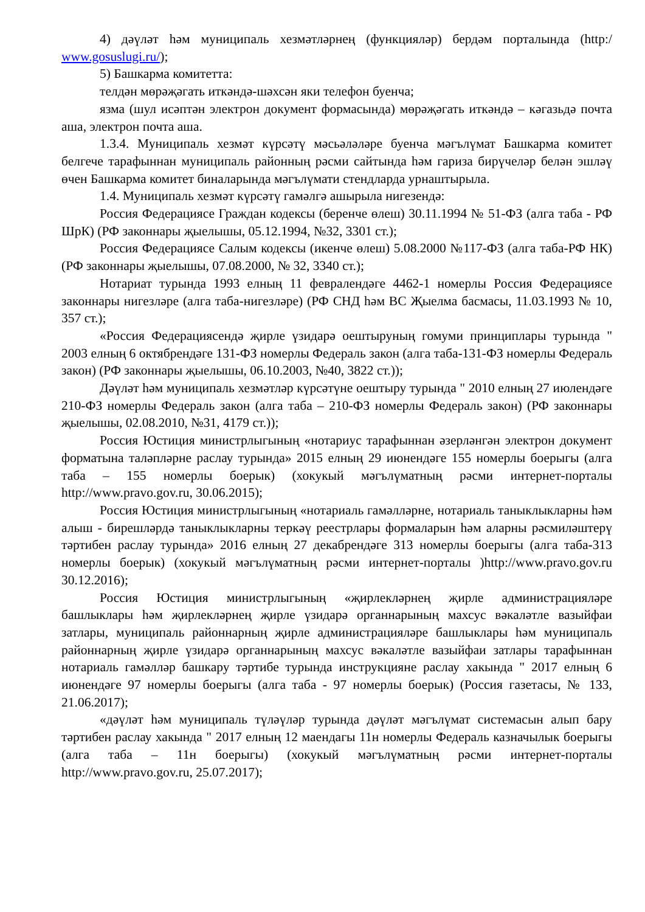4) дәүләт һәм муниципаль хезмәтләрнең (функцияләр) бердәм порталында (http:/ www.gosuslugi.ru/);
5) Башкарма комитетта:
телдән мөрәҗәгать иткәндә-шәхсән яки телефон буенча;
язма (шул исәптән электрон документ формасында) мөрәҗәгать иткәндә – кәгазьдә почта аша, электрон почта аша.
1.3.4. Муниципаль хезмәт күрсәтү мәсьәләләре буенча мәгълүмат Башкарма комитет белгече тарафыннан муниципаль районның рәсми сайтында һәм гариза бирүчеләр белән эшләү өчен Башкарма комитет биналарында мәгълүмати стендларда урнаштырыла.
1.4. Муниципаль хезмәт күрсәтү гамәлгә ашырыла нигезендә:
Россия Федерациясе Граждан кодексы (беренче өлеш) 30.11.1994 № 51-ФЗ (алга таба - РФ ШрК) (РФ законнары җыелышы, 05.12.1994, №32, 3301 ст.);
Россия Федерациясе Салым кодексы (икенче өлеш) 5.08.2000 №117-ФЗ (алга таба-РФ НК) (РФ законнары җыелышы, 07.08.2000, № 32, 3340 ст.);
Нотариат турында 1993 елның 11 февралендәге 4462-1 номерлы Россия Федерациясе законнары нигезләре (алга таба-нигезләре) (РФ СНД һәм ВС Җыелма басмасы, 11.03.1993 № 10, 357 ст.);
«Россия Федерациясендә җирле үзидарә оештыруның гомуми принциплары турында " 2003 елның 6 октябрендәге 131-ФЗ номерлы Федераль закон (алга таба-131-ФЗ номерлы Федераль закон) (РФ законнары җыелышы, 06.10.2003, №40, 3822 ст.));
Дәүләт һәм муниципаль хезмәтләр күрсәтүне оештыру турында " 2010 елның 27 июлендәге 210-ФЗ номерлы Федераль закон (алга таба – 210-ФЗ номерлы Федераль закон) (РФ законнары җыелышы, 02.08.2010, №31, 4179 ст.));
Россия Юстиция министрлыгының «нотариус тарафыннан әзерләнгән электрон документ форматына таләпләрне раслау турында» 2015 елның 29 июнендәге 155 номерлы боерыгы (алга таба – 155 номерлы боерык) (хокукый мәгълүматның рәсми интернет-порталы http://www.pravo.gov.ru, 30.06.2015);
Россия Юстиция министрлыгының «нотариаль гамәлләрне, нотариаль таныклыкларны һәм алыш - бирешләрдә таныклыкларны теркәү реестрлары формаларын һәм аларны рәсмиләштерү тәртибен раслау турында» 2016 елның 27 декабрендәге 313 номерлы боерыгы (алга таба-313 номерлы боерык) (хокукый мәгълүматның рәсми интернет-порталы )http://www.pravo.gov.ru 30.12.2016);
Россия Юстиция министрлыгының «җирлекләрнең җирле администрацияләре башлыклары һәм җирлекләрнең җирле үзидарә органнарының махсус вәкаләтле вазыйфаи затлары, муниципаль районнарның җирле администрацияләре башлыклары һәм муниципаль районнарның җирле үзидарә органнарының махсус вәкаләтле вазыйфаи затлары тарафыннан нотариаль гамәлләр башкару тәртибе турында инструкцияне раслау хакында " 2017 елның 6 июнендәге 97 номерлы боерыгы (алга таба - 97 номерлы боерык) (Россия газетасы, № 133, 21.06.2017);
«дәүләт һәм муниципаль түләүләр турында дәүләт мәгълүмат системасын алып бару тәртибен раслау хакында " 2017 елның 12 маендагы 11н номерлы Федераль казначылык боерыгы (алга таба – 11н боерыгы) (хокукый мәгълүматның рәсми интернет-порталы http://www.pravo.gov.ru, 25.07.2017);